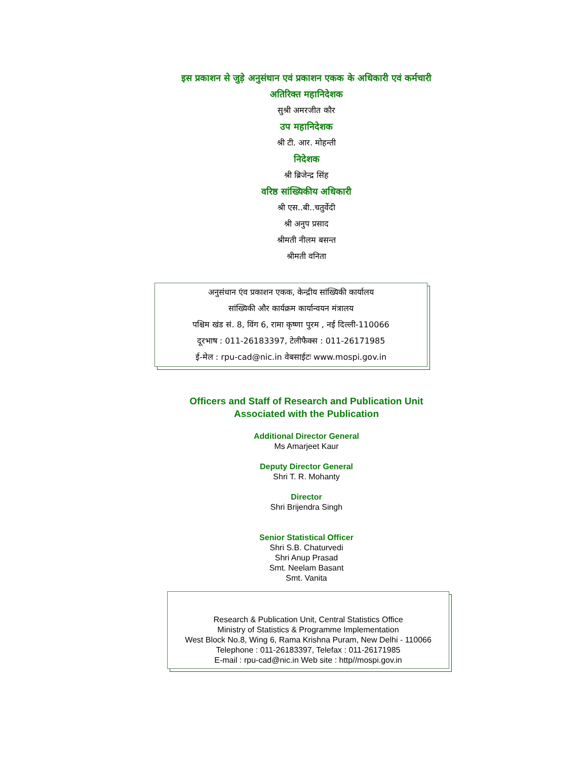इस प्रकाशन से जुड़े अनुसंधान एवं प्रकाशन एकक के अधिकारी एवं कर्मचारी
अतिरिक्त महानिदेशक
सुश्री अमरजीत कौर
उप महानिदेशक
श्री टी. आर. मोहन्ती
निदेशक
श्री ब्रिजेन्द्र सिंह
वरिष्ठ सांख्यिकीय अधिकारी
श्री एस..बी..चतुर्वेदी
श्री अनुप प्रसाद
श्रीमती नीलम बसन्त
श्रीमती वनिता
अनुसंधान एंव प्रकाशन एकक, केन्द्रीय सांख्यिकी कार्यालय
सांख्यिकी और कार्यक्रम कार्यान्वयन मंत्रालय
पश्चिम खंड सं. 8, विंग 6, रामा कृष्णा पुरम , नई दिल्ली-110066
दूरभाष : 011-26183397, टेलीफैक्स : 011-26171985
ई-मेल : rpu-cad@nic.in वेबसाईटः www.mospi.gov.in
Officers and Staff of Research and Publication Unit
Associated with the Publication
Additional Director General
Ms Amarjeet Kaur
Deputy Director General
Shri T. R. Mohanty
Director
Shri Brijendra Singh
Senior Statistical Officer
Shri S.B. Chaturvedi
Shri Anup Prasad
Smt. Neelam Basant
Smt. Vanita
Research & Publication Unit, Central Statistics Office
Ministry of Statistics & Programme Implementation
West Block No.8, Wing 6, Rama Krishna Puram, New Delhi - 110066
Telephone : 011-26183397, Telefax : 011-26171985
E-mail : rpu-cad@nic.in Web site : http//mospi.gov.in